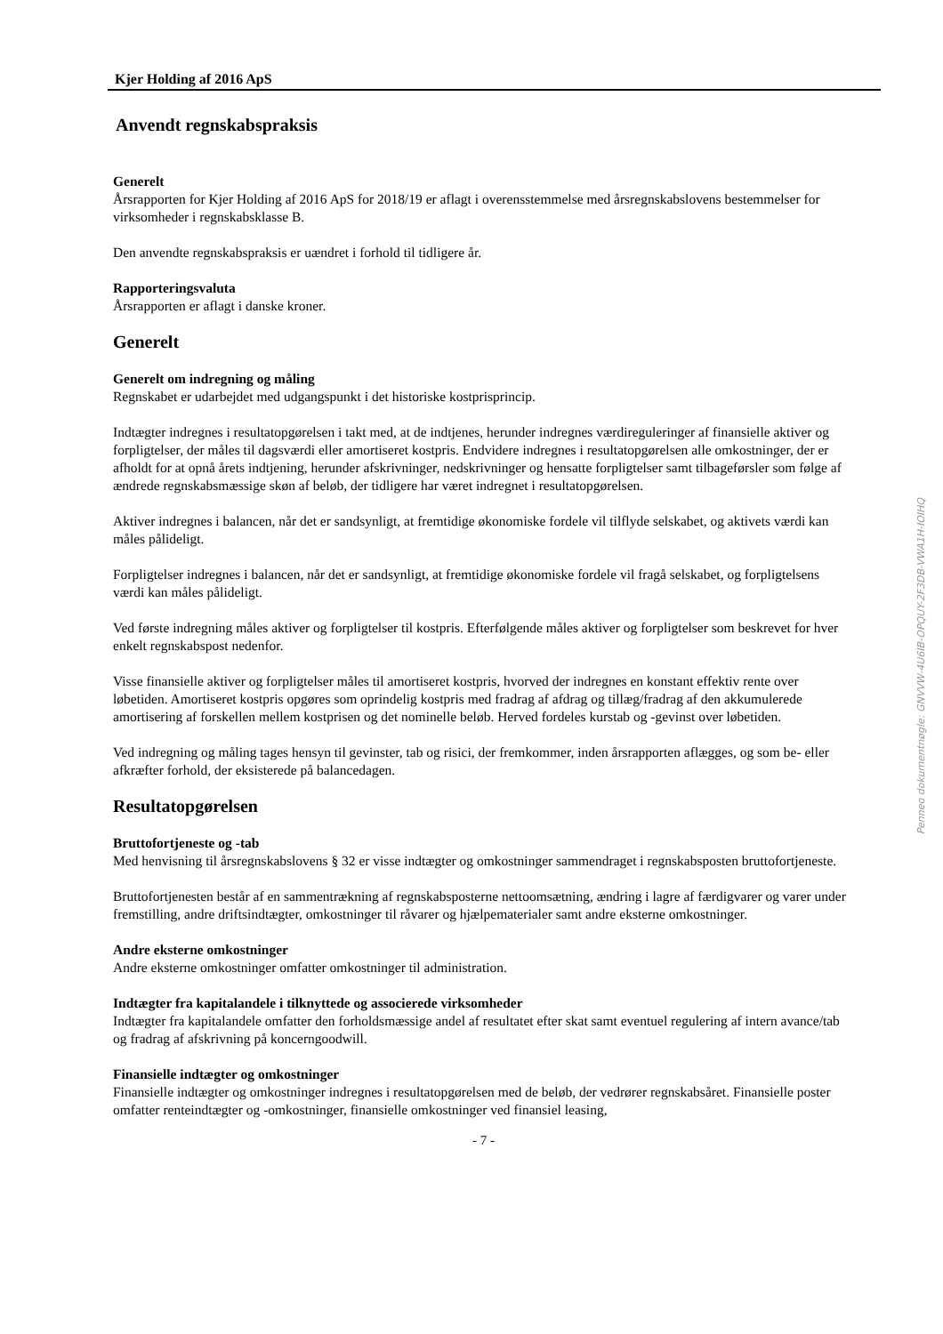Kjer Holding af 2016 ApS
Anvendt regnskabspraksis
Generelt
Årsrapporten for Kjer Holding af 2016 ApS for 2018/19 er aflagt i overensstemmelse med årsregnskabslovens bestemmelser for virksomheder i regnskabsklasse B.
Den anvendte regnskabspraksis er uændret i forhold til tidligere år.
Rapporteringsvaluta
Årsrapporten er aflagt i danske kroner.
Generelt
Generelt om indregning og måling
Regnskabet er udarbejdet med udgangspunkt i det historiske kostprisprincip.
Indtægter indregnes i resultatopgørelsen i takt med, at de indtjenes, herunder indregnes værdireguleringer af finansielle aktiver og forpligtelser, der måles til dagsværdi eller amortiseret kostpris. Endvidere indregnes i resultatopgørelsen alle omkostninger, der er afholdt for at opnå årets indtjening, herunder afskrivninger, nedskrivninger og hensatte forpligtelser samt tilbageførsler som følge af ændrede regnskabsmæssige skøn af beløb, der tidligere har været indregnet i resultatopgørelsen.
Aktiver indregnes i balancen, når det er sandsynligt, at fremtidige økonomiske fordele vil tilflyde selskabet, og aktivets værdi kan måles pålideligt.
Forpligtelser indregnes i balancen, når det er sandsynligt, at fremtidige økonomiske fordele vil fragå selskabet, og forpligtelsens værdi kan måles pålideligt.
Ved første indregning måles aktiver og forpligtelser til kostpris. Efterfølgende måles aktiver og forpligtelser som beskrevet for hver enkelt regnskabspost nedenfor.
Visse finansielle aktiver og forpligtelser måles til amortiseret kostpris, hvorved der indregnes en konstant effektiv rente over løbetiden. Amortiseret kostpris opgøres som oprindelig kostpris med fradrag af afdrag og tillæg/fradrag af den akkumulerede amortisering af forskellen mellem kostprisen og det nominelle beløb. Herved fordeles kurstab og -gevinst over løbetiden.
Ved indregning og måling tages hensyn til gevinster, tab og risici, der fremkommer, inden årsrapporten aflægges, og som be- eller afkræfter forhold, der eksisterede på balancedagen.
Resultatopgørelsen
Bruttofortjeneste og -tab
Med henvisning til årsregnskabslovens § 32 er visse indtægter og omkostninger sammendraget i regnskabsposten bruttofortjeneste.
Bruttofortjenesten består af en sammentrækning af regnskabsposterne nettoomsætning, ændring i lagre af færdigvarer og varer under fremstilling, andre driftsindtægter, omkostninger til råvarer og hjælpematerialer samt andre eksterne omkostninger.
Andre eksterne omkostninger
Andre eksterne omkostninger omfatter omkostninger til administration.
Indtægter fra kapitalandele i tilknyttede og associerede virksomheder
Indtægter fra kapitalandele omfatter den forholdsmæssige andel af resultatet efter skat samt eventuel regulering af intern avance/tab og fradrag af afskrivning på koncerngoodwill.
Finansielle indtægter og omkostninger
Finansielle indtægter og omkostninger indregnes i resultatopgørelsen med de beløb, der vedrører regnskabsåret. Finansielle poster omfatter renteindtægter og -omkostninger, finansielle omkostninger ved finansiel leasing,
- 7 -
Penneo dokumentnøgle: GNVVW-4U6IB-OPQUY-2F3DB-VWA1H-IOIHQ